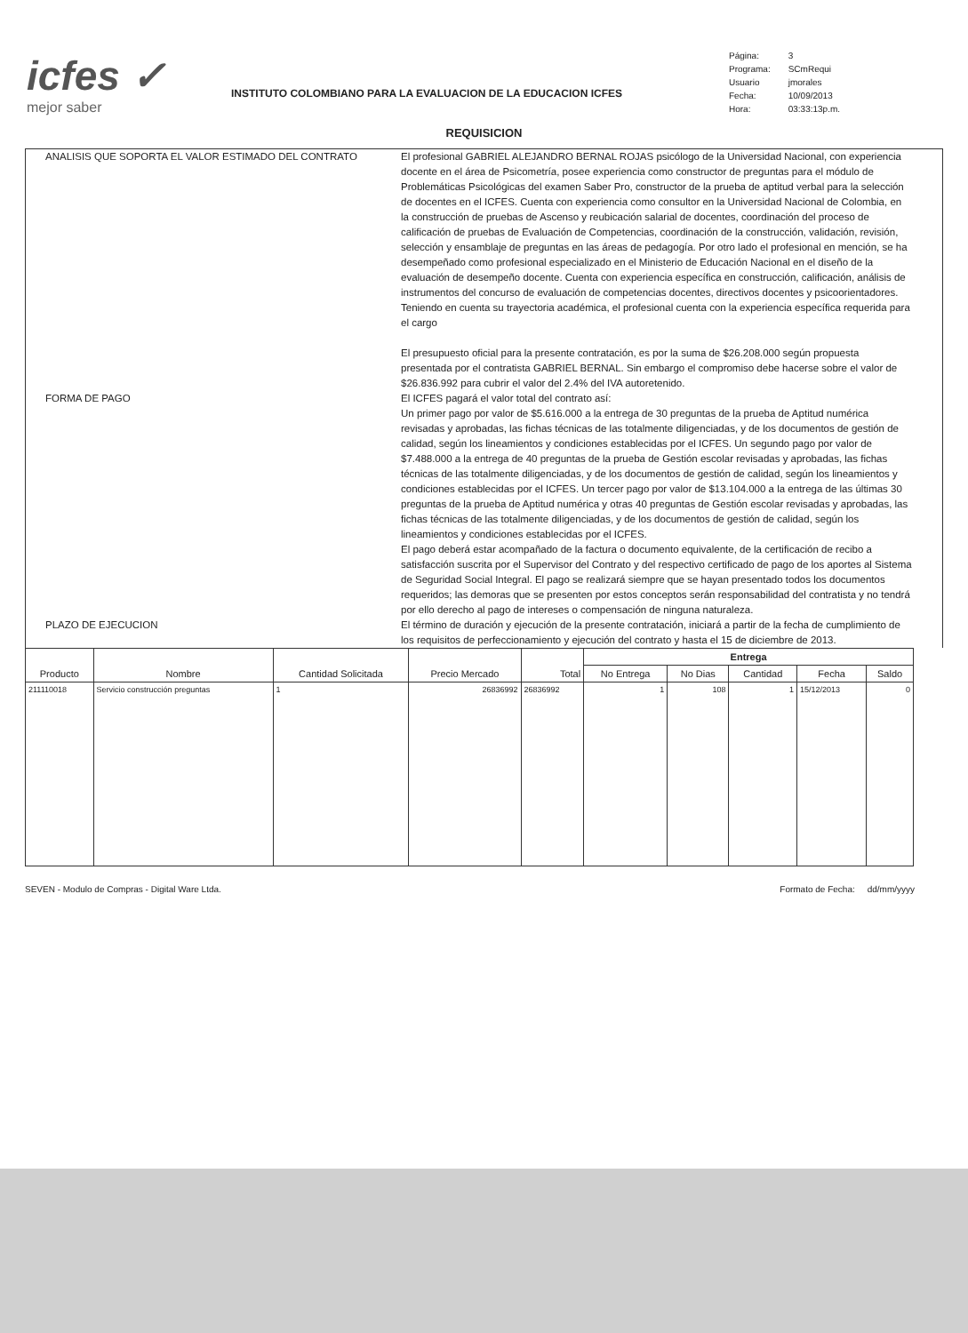icfes ✓
mejor saber
INSTITUTO COLOMBIANO PARA LA EVALUACION DE LA EDUCACION ICFES
| Página: | 3 |
| Programa: | SCmRequi |
| Usuario | jmorales |
| Fecha: | 10/09/2013 |
| Hora: | 03:33:13p.m. |
REQUISICION
ANALISIS QUE SOPORTA EL VALOR ESTIMADO DEL CONTRATO El profesional GABRIEL ALEJANDRO BERNAL ROJAS psicólogo de la Universidad Nacional, con experiencia docente en el área de Psicometría, posee experiencia como constructor de preguntas para el módulo de Problemáticas Psicológicas del examen Saber Pro, constructor de la prueba de aptitud verbal para la selección de docentes en el ICFES. Cuenta con experiencia como consultor en la Universidad Nacional de Colombia, en la construcción de pruebas de Ascenso y reubicación salarial de docentes, coordinación del proceso de calificación de pruebas de Evaluación de Competencias, coordinación de la construcción, validación, revisión, selección y ensamblaje de preguntas en las áreas de pedagogía. Por otro lado el profesional en mención, se ha desempeñado como profesional especializado en el Ministerio de Educación Nacional en el diseño de la evaluación de desempeño docente. Cuenta con experiencia específica en construcción, calificación, análisis de instrumentos del concurso de evaluación de competencias docentes, directivos docentes y psicoorientadores. Teniendo en cuenta su trayectoria académica, el profesional cuenta con la experiencia específica requerida para el cargo
El presupuesto oficial para la presente contratación, es por la suma de $26.208.000 según propuesta presentada por el contratista GABRIEL BERNAL. Sin embargo el compromiso debe hacerse sobre el valor de $26.836.992 para cubrir el valor del 2.4% del IVA autoretenido.
FORMA DE PAGO El ICFES pagará el valor total del contrato así:
Un primer pago por valor de $5.616.000 a la entrega de 30 preguntas de la prueba de Aptitud numérica revisadas y aprobadas, las fichas técnicas de las totalmente diligenciadas, y de los documentos de gestión de calidad, según los lineamientos y condiciones establecidas por el ICFES. Un segundo pago por valor de $7.488.000 a la entrega de 40 preguntas de la prueba de Gestión escolar revisadas y aprobadas, las fichas técnicas de las totalmente diligenciadas, y de los documentos de gestión de calidad, según los lineamientos y condiciones establecidas por el ICFES. Un tercer pago por valor de $13.104.000 a la entrega de las últimas 30 preguntas de la prueba de Aptitud numérica y otras 40 preguntas de Gestión escolar revisadas y aprobadas, las fichas técnicas de las totalmente diligenciadas, y de los documentos de gestión de calidad, según los lineamientos y condiciones establecidas por el ICFES.
El pago deberá estar acompañado de la factura o documento equivalente, de la certificación de recibo a satisfacción suscrita por el Supervisor del Contrato y del respectivo certificado de pago de los aportes al Sistema de Seguridad Social Integral. El pago se realizará siempre que se hayan presentado todos los documentos requeridos; las demoras que se presenten por estos conceptos serán responsabilidad del contratista y no tendrá por ello derecho al pago de intereses o compensación de ninguna naturaleza.
PLAZO DE EJECUCION El término de duración y ejecución de la presente contratación, iniciará a partir de la fecha de cumplimiento de los requisitos de perfeccionamiento y ejecución del contrato y hasta el 15 de diciembre de 2013.
| Producto | Nombre | Cantidad Solicitada | Precio Mercado | Total | Entrega | | | | |
| --- | --- | --- | --- | --- | --- | --- | --- | --- | --- |
| | | | | | No Entrega | No Dias | Cantidad | Fecha | Saldo |
| 211110018 | Servicio construcción preguntas | 1 | 26836992 | 26836992 | 1 | 108 | 1 | 15/12/2013 | 0 |
SEVEN - Modulo de Compras - Digital Ware Ltda. Formato de Fecha: dd/mm/yyyy